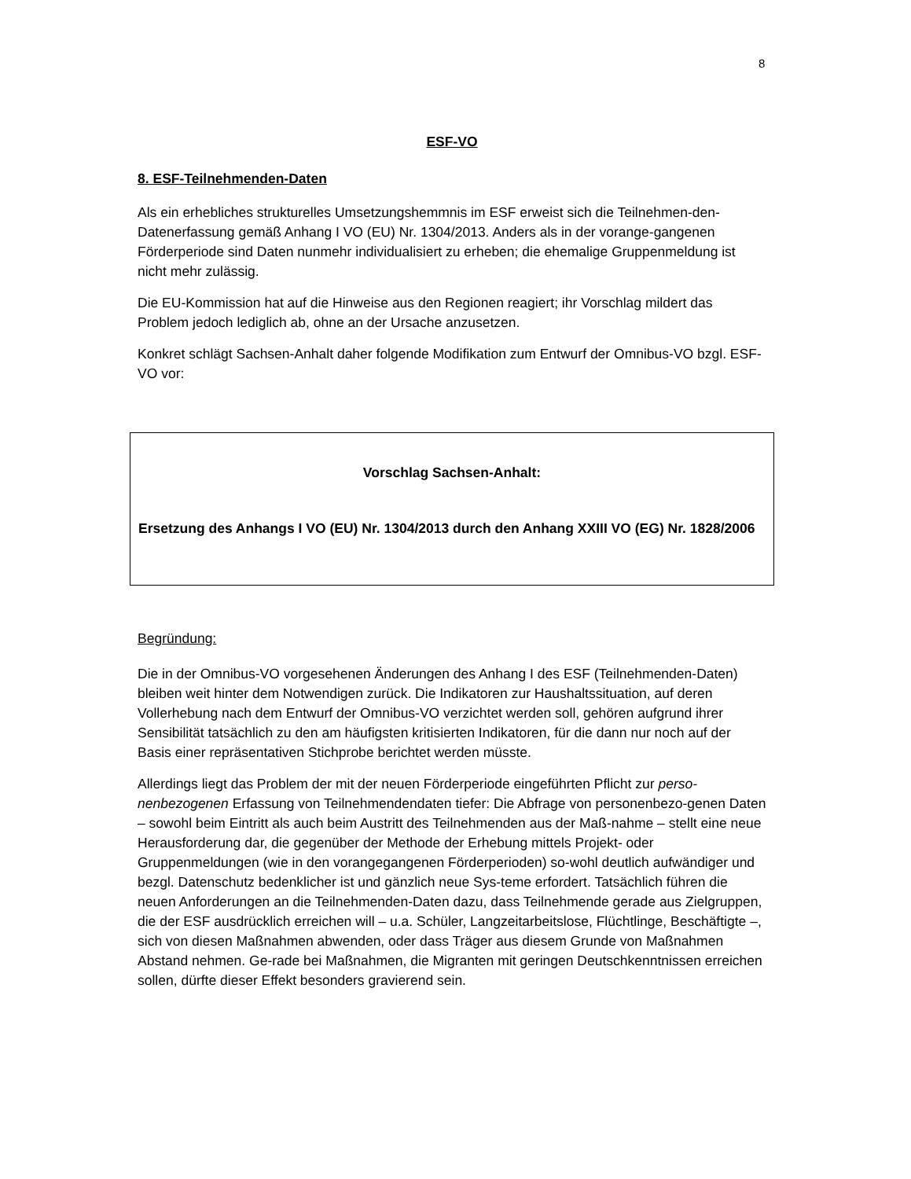8
ESF-VO
8. ESF-Teilnehmenden-Daten
Als ein erhebliches strukturelles Umsetzungshemmnis im ESF erweist sich die Teilnehmen-den-Datenerfassung gemäß Anhang I VO (EU) Nr. 1304/2013. Anders als in der vorange-gangenen Förderperiode sind Daten nunmehr individualisiert zu erheben; die ehemalige Gruppenmeldung ist nicht mehr zulässig.
Die EU-Kommission hat auf die Hinweise aus den Regionen reagiert; ihr Vorschlag mildert das Problem jedoch lediglich ab, ohne an der Ursache anzusetzen.
Konkret schlägt Sachsen-Anhalt daher folgende Modifikation zum Entwurf der Omnibus-VO bzgl. ESF-VO vor:
Vorschlag Sachsen-Anhalt:
Ersetzung des Anhangs I VO (EU) Nr. 1304/2013 durch den Anhang XXIII VO (EG) Nr. 1828/2006
Begründung:
Die in der Omnibus-VO vorgesehenen Änderungen des Anhang I des ESF (Teilnehmenden-Daten) bleiben weit hinter dem Notwendigen zurück. Die Indikatoren zur Haushaltssituation, auf deren Vollerhebung nach dem Entwurf der Omnibus-VO verzichtet werden soll, gehören aufgrund ihrer Sensibilität tatsächlich zu den am häufigsten kritisierten Indikatoren, für die dann nur noch auf der Basis einer repräsentativen Stichprobe berichtet werden müsste.
Allerdings liegt das Problem der mit der neuen Förderperiode eingeführten Pflicht zur perso-nenbezogenen Erfassung von Teilnehmendendaten tiefer: Die Abfrage von personenbezo-genen Daten – sowohl beim Eintritt als auch beim Austritt des Teilnehmenden aus der Maß-nahme – stellt eine neue Herausforderung dar, die gegenüber der Methode der Erhebung mittels Projekt- oder Gruppenmeldungen (wie in den vorangegangenen Förderperioden) so-wohl deutlich aufwändiger und bezgl. Datenschutz bedenklicher ist und gänzlich neue Sys-teme erfordert. Tatsächlich führen die neuen Anforderungen an die Teilnehmenden-Daten dazu, dass Teilnehmende gerade aus Zielgruppen, die der ESF ausdrücklich erreichen will – u.a. Schüler, Langzeitarbeitslose, Flüchtlinge, Beschäftigte –, sich von diesen Maßnahmen abwenden, oder dass Träger aus diesem Grunde von Maßnahmen Abstand nehmen. Ge-rade bei Maßnahmen, die Migranten mit geringen Deutschkenntnissen erreichen sollen, dürfte dieser Effekt besonders gravierend sein.